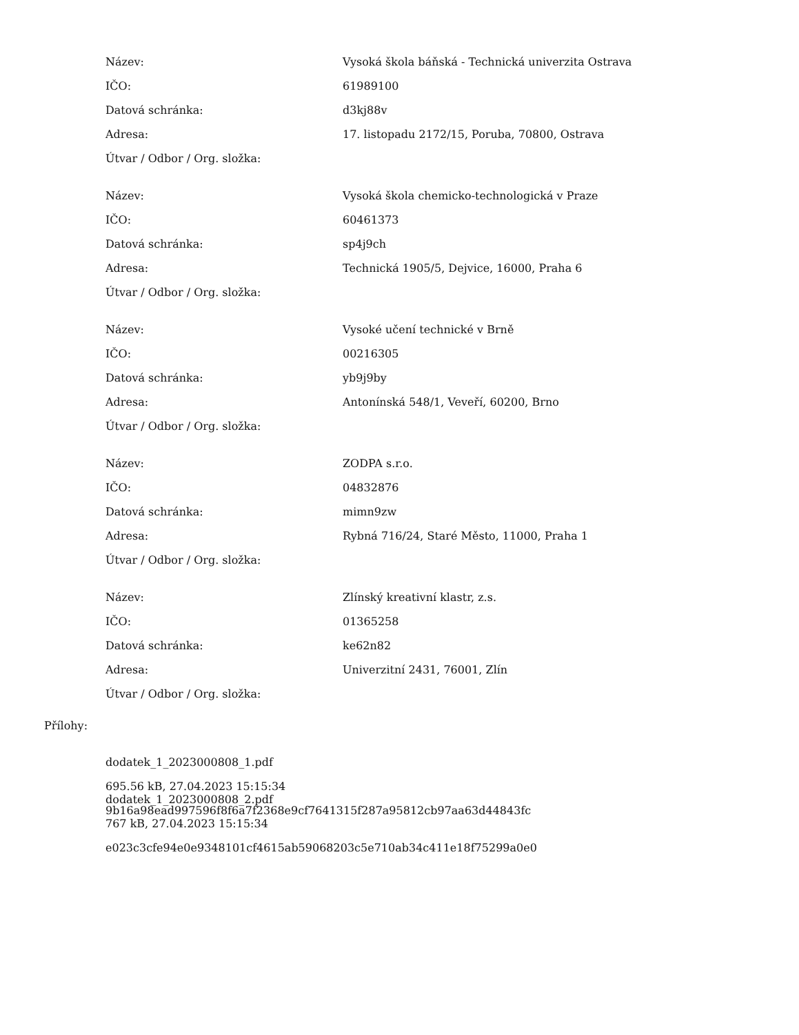| Název: | Vysoká škola báňská - Technická univerzita Ostrava |
| IČO: | 61989100 |
| Datová schránka: | d3kj88v |
| Adresa: | 17. listopadu 2172/15, Poruba, 70800, Ostrava |
| Útvar / Odbor / Org. složka: | |
| Název: | Vysoká škola chemicko-technologická v Praze |
| IČO: | 60461373 |
| Datová schránka: | sp4j9ch |
| Adresa: | Technická 1905/5, Dejvice, 16000, Praha 6 |
| Útvar / Odbor / Org. složka: | |
| Název: | Vysoké učení technické v Brně |
| IČO: | 00216305 |
| Datová schránka: | yb9j9by |
| Adresa: | Antonínská 548/1, Veveří, 60200, Brno |
| Útvar / Odbor / Org. složka: | |
| Název: | ZODPA s.r.o. |
| IČO: | 04832876 |
| Datová schránka: | mimn9zw |
| Adresa: | Rybná 716/24, Staré Město, 11000, Praha 1 |
| Útvar / Odbor / Org. složka: | |
| Název: | Zlínský kreativní klastr, z.s. |
| IČO: | 01365258 |
| Datová schránka: | ke62n82 |
| Adresa: | Univerzitní 2431, 76001, Zlín |
| Útvar / Odbor / Org. složka: | |
Přílohy:
dodatek_1_2023000808_1.pdf
695.56 kB, 27.04.2023 15:15:34
9b16a98ead997596f8f6a7f2368e9cf7641315f287a95812cb97aa63d44843fc
dodatek_1_2023000808_2.pdf
767 kB, 27.04.2023 15:15:34
e023c3cfe94e0e9348101cf4615ab59068203c5e710ab34c411e18f75299a0e0